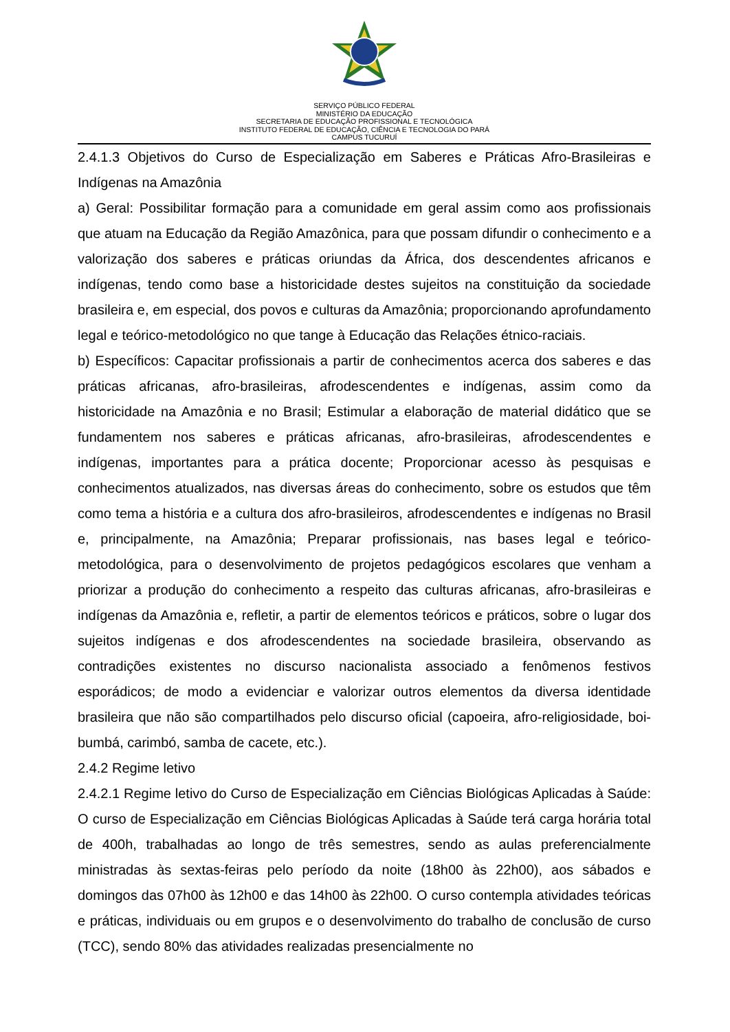SERVIÇO PÚBLICO FEDERAL
MINISTÉRIO DA EDUCAÇÃO
SECRETARIA DE EDUCAÇÃO PROFISSIONAL E TECNOLÓGICA
INSTITUTO FEDERAL DE EDUCAÇÃO, CIÊNCIA E TECNOLOGIA DO PARÁ
CAMPUS TUCURUÍ
2.4.1.3 Objetivos do Curso de Especialização em Saberes e Práticas Afro-Brasileiras e Indígenas na Amazônia
a) Geral: Possibilitar formação para a comunidade em geral assim como aos profissionais que atuam na Educação da Região Amazônica, para que possam difundir o conhecimento e a valorização dos saberes e práticas oriundas da África, dos descendentes africanos e indígenas, tendo como base a historicidade destes sujeitos na constituição da sociedade brasileira e, em especial, dos povos e culturas da Amazônia; proporcionando aprofundamento legal e teórico-metodológico no que tange à Educação das Relações étnico-raciais.
b) Específicos: Capacitar profissionais a partir de conhecimentos acerca dos saberes e das práticas africanas, afro-brasileiras, afrodescendentes e indígenas, assim como da historicidade na Amazônia e no Brasil; Estimular a elaboração de material didático que se fundamentem nos saberes e práticas africanas, afro-brasileiras, afrodescendentes e indígenas, importantes para a prática docente; Proporcionar acesso às pesquisas e conhecimentos atualizados, nas diversas áreas do conhecimento, sobre os estudos que têm como tema a história e a cultura dos afro-brasileiros, afrodescendentes e indígenas no Brasil e, principalmente, na Amazônia; Preparar profissionais, nas bases legal e teórico-metodológica, para o desenvolvimento de projetos pedagógicos escolares que venham a priorizar a produção do conhecimento a respeito das culturas africanas, afro-brasileiras e indígenas da Amazônia e, refletir, a partir de elementos teóricos e práticos, sobre o lugar dos sujeitos indígenas e dos afrodescendentes na sociedade brasileira, observando as contradições existentes no discurso nacionalista associado a fenômenos festivos esporádicos; de modo a evidenciar e valorizar outros elementos da diversa identidade brasileira que não são compartilhados pelo discurso oficial (capoeira, afro-religiosidade, boi-bumbá, carimbó, samba de cacete, etc.).
2.4.2 Regime letivo
2.4.2.1 Regime letivo do Curso de Especialização em Ciências Biológicas Aplicadas à Saúde: O curso de Especialização em Ciências Biológicas Aplicadas à Saúde terá carga horária total de 400h, trabalhadas ao longo de três semestres, sendo as aulas preferencialmente ministradas às sextas-feiras pelo período da noite (18h00 às 22h00), aos sábados e domingos das 07h00 às 12h00 e das 14h00 às 22h00. O curso contempla atividades teóricas e práticas, individuais ou em grupos e o desenvolvimento do trabalho de conclusão de curso (TCC), sendo 80% das atividades realizadas presencialmente no